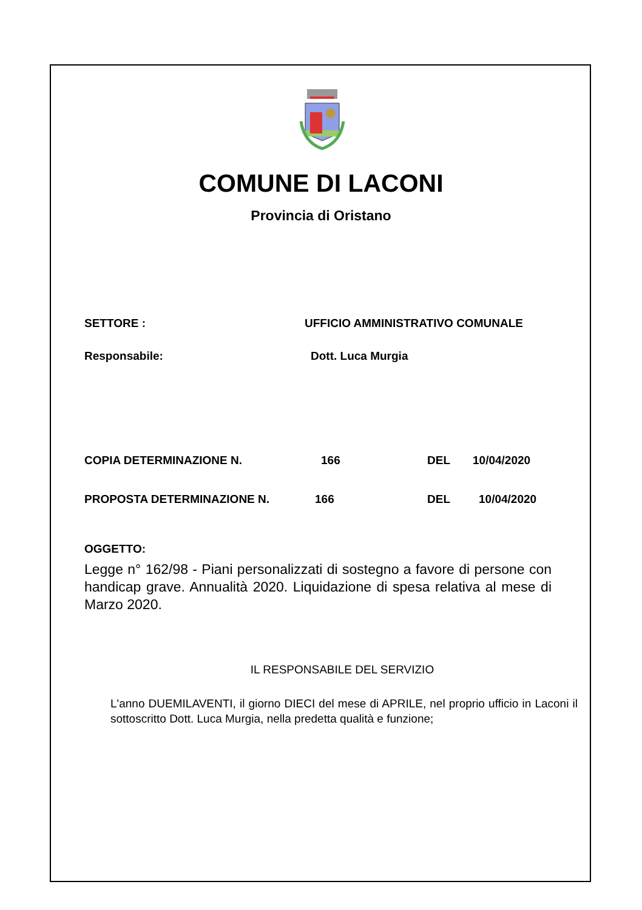COMUNE DI LACONI
Provincia di Oristano
SETTORE : UFFICIO AMMINISTRATIVO COMUNALE
Responsabile: Dott. Luca Murgia
COPIA DETERMINAZIONE N. 166 DEL 10/04/2020
PROPOSTA DETERMINAZIONE N. 166 DEL 10/04/2020
OGGETTO:
Legge n° 162/98 - Piani personalizzati di sostegno a favore di persone con handicap grave. Annualità 2020. Liquidazione di spesa relativa al mese di Marzo 2020.
IL RESPONSABILE DEL SERVIZIO
L'anno DUEMILAVENTI, il giorno DIECI del mese di APRILE, nel proprio ufficio in Laconi il sottoscritto Dott. Luca Murgia, nella predetta qualità e funzione;